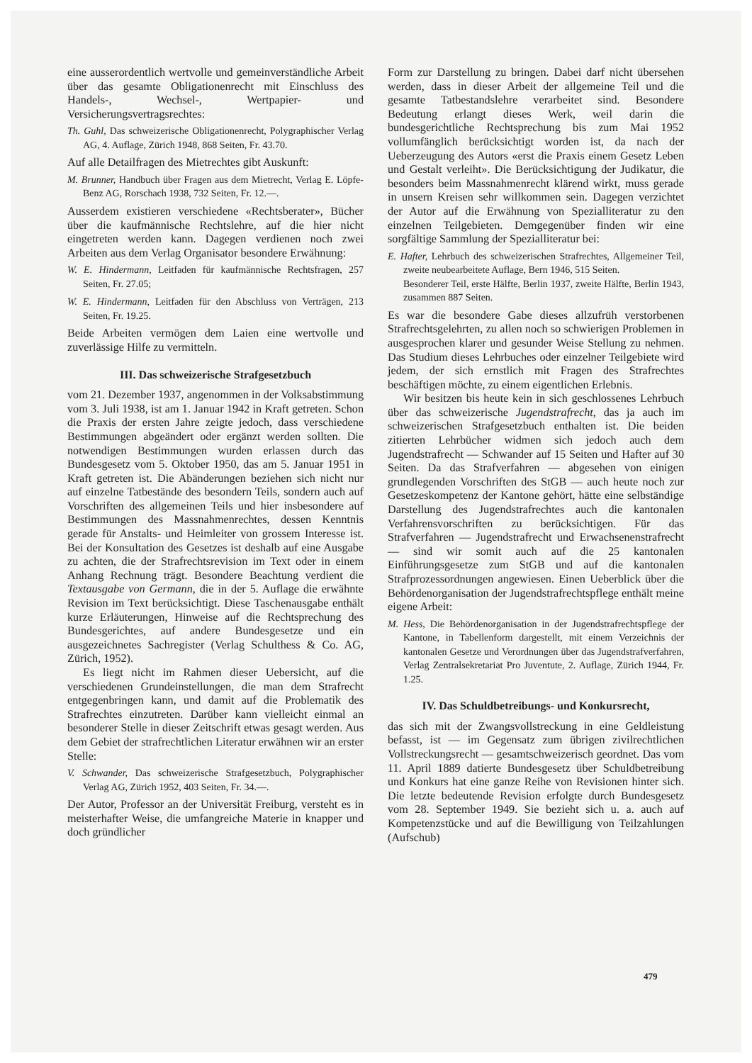eine ausserordentlich wertvolle und gemeinverständliche Arbeit über das gesamte Obligationenrecht mit Einschluss des Handels-, Wechsel-, Wertpapier- und Versicherungsvertragsrechtes:
Th. Guhl, Das schweizerische Obligationenrecht, Polygraphischer Verlag AG, 4. Auflage, Zürich 1948, 868 Seiten, Fr. 43.70.
Auf alle Detailfragen des Mietrechtes gibt Auskunft:
M. Brunner, Handbuch über Fragen aus dem Mietrecht, Verlag E. Löpfe-Benz AG, Rorschach 1938, 732 Seiten, Fr. 12.—.
Ausserdem existieren verschiedene «Rechtsberater», Bücher über die kaufmännische Rechtslehre, auf die hier nicht eingetreten werden kann. Dagegen verdienen noch zwei Arbeiten aus dem Verlag Organisator besondere Erwähnung:
W. E. Hindermann, Leitfaden für kaufmännische Rechtsfragen, 257 Seiten, Fr. 27.05;
W. E. Hindermann, Leitfaden für den Abschluss von Verträgen, 213 Seiten, Fr. 19.25.
Beide Arbeiten vermögen dem Laien eine wertvolle und zuverlässige Hilfe zu vermitteln.
III. Das schweizerische Strafgesetzbuch
vom 21. Dezember 1937, angenommen in der Volksabstimmung vom 3. Juli 1938, ist am 1. Januar 1942 in Kraft getreten. Schon die Praxis der ersten Jahre zeigte jedoch, dass verschiedene Bestimmungen abgeändert oder ergänzt werden sollten. Die notwendigen Bestimmungen wurden erlassen durch das Bundesgesetz vom 5. Oktober 1950, das am 5. Januar 1951 in Kraft getreten ist. Die Abänderungen beziehen sich nicht nur auf einzelne Tatbestände des besondern Teils, sondern auch auf Vorschriften des allgemeinen Teils und hier insbesondere auf Bestimmungen des Massnahmenrechtes, dessen Kenntnis gerade für Anstalts- und Heimleiter von grossem Interesse ist. Bei der Konsultation des Gesetzes ist deshalb auf eine Ausgabe zu achten, die der Strafrechtsrevision im Text oder in einem Anhang Rechnung trägt. Besondere Beachtung verdient die Textausgabe von Germann, die in der 5. Auflage die erwähnte Revision im Text berücksichtigt. Diese Taschenausgabe enthält kurze Erläuterungen, Hinweise auf die Rechtsprechung des Bundesgerichtes, auf andere Bundesgesetze und ein ausgezeichnetes Sachregister (Verlag Schulthess & Co. AG, Zürich, 1952).
Es liegt nicht im Rahmen dieser Uebersicht, auf die verschiedenen Grundeinstellungen, die man dem Strafrecht entgegenbringen kann, und damit auf die Problematik des Strafrechtes einzutreten. Darüber kann vielleicht einmal an besonderer Stelle in dieser Zeitschrift etwas gesagt werden. Aus dem Gebiet der strafrechtlichen Literatur erwähnen wir an erster Stelle:
V. Schwander, Das schweizerische Strafgesetzbuch, Polygraphischer Verlag AG, Zürich 1952, 403 Seiten, Fr. 34.—.
Der Autor, Professor an der Universität Freiburg, versteht es in meisterhafter Weise, die umfangreiche Materie in knapper und doch gründlicher
Form zur Darstellung zu bringen. Dabei darf nicht übersehen werden, dass in dieser Arbeit der allgemeine Teil und die gesamte Tatbestandslehre verarbeitet sind. Besondere Bedeutung erlangt dieses Werk, weil darin die bundesgerichtliche Rechtsprechung bis zum Mai 1952 vollumfänglich berücksichtigt worden ist, da nach der Ueberzeugung des Autors «erst die Praxis einem Gesetz Leben und Gestalt verleiht». Die Berücksichtigung der Judikatur, die besonders beim Massnahmenrecht klärend wirkt, muss gerade in unsern Kreisen sehr willkommen sein. Dagegen verzichtet der Autor auf die Erwähnung von Spezialliteratur zu den einzelnen Teilgebieten. Demgegenüber finden wir eine sorgfältige Sammlung der Spezialliteratur bei:
E. Hafter, Lehrbuch des schweizerischen Strafrechtes, Allgemeiner Teil, zweite neubearbeitete Auflage, Bern 1946, 515 Seiten.
Besonderer Teil, erste Hälfte, Berlin 1937, zweite Hälfte, Berlin 1943, zusammen 887 Seiten.
Es war die besondere Gabe dieses allzufrüh verstorbenen Strafrechtsgelehrten, zu allen noch so schwierigen Problemen in ausgesprochen klarer und gesunder Weise Stellung zu nehmen. Das Studium dieses Lehrbuches oder einzelner Teilgebiete wird jedem, der sich ernstlich mit Fragen des Strafrechtes beschäftigen möchte, zu einem eigentlichen Erlebnis.
Wir besitzen bis heute kein in sich geschlossenes Lehrbuch über das schweizerische Jugendstrafrecht, das ja auch im schweizerischen Strafgesetzbuch enthalten ist. Die beiden zitierten Lehrbücher widmen sich jedoch auch dem Jugendstrafrecht — Schwander auf 15 Seiten und Hafter auf 30 Seiten. Da das Strafverfahren — abgesehen von einigen grundlegenden Vorschriften des StGB — auch heute noch zur Gesetzeskompetenz der Kantone gehört, hätte eine selbständige Darstellung des Jugendstrafrechtes auch die kantonalen Verfahrensvorschriften zu berücksichtigen. Für das Strafverfahren — Jugendstrafrecht und Erwachsenenstrafrecht — sind wir somit auch auf die 25 kantonalen Einführungsgesetze zum StGB und auf die kantonalen Strafprozessordnungen angewiesen. Einen Ueberblick über die Behördenorganisation der Jugendstrafrechtspflege enthält meine eigene Arbeit:
M. Hess, Die Behördenorganisation in der Jugendstrafrechtspflege der Kantone, in Tabellenform dargestellt, mit einem Verzeichnis der kantonalen Gesetze und Verordnungen über das Jugendstrafverfahren, Verlag Zentralsekretariat Pro Juventute, 2. Auflage, Zürich 1944, Fr. 1.25.
IV. Das Schuldbetreibungs- und Konkursrecht,
das sich mit der Zwangsvollstreckung in eine Geldleistung befasst, ist — im Gegensatz zum übrigen zivilrechtlichen Vollstreckungsrecht — gesamtschweizerisch geordnet. Das vom 11. April 1889 datierte Bundesgesetz über Schuldbetreibung und Konkurs hat eine ganze Reihe von Revisionen hinter sich. Die letzte bedeutende Revision erfolgte durch Bundesgesetz vom 28. September 1949. Sie bezieht sich u. a. auch auf Kompetenzstücke und auf die Bewilligung von Teilzahlungen (Aufschub)
479